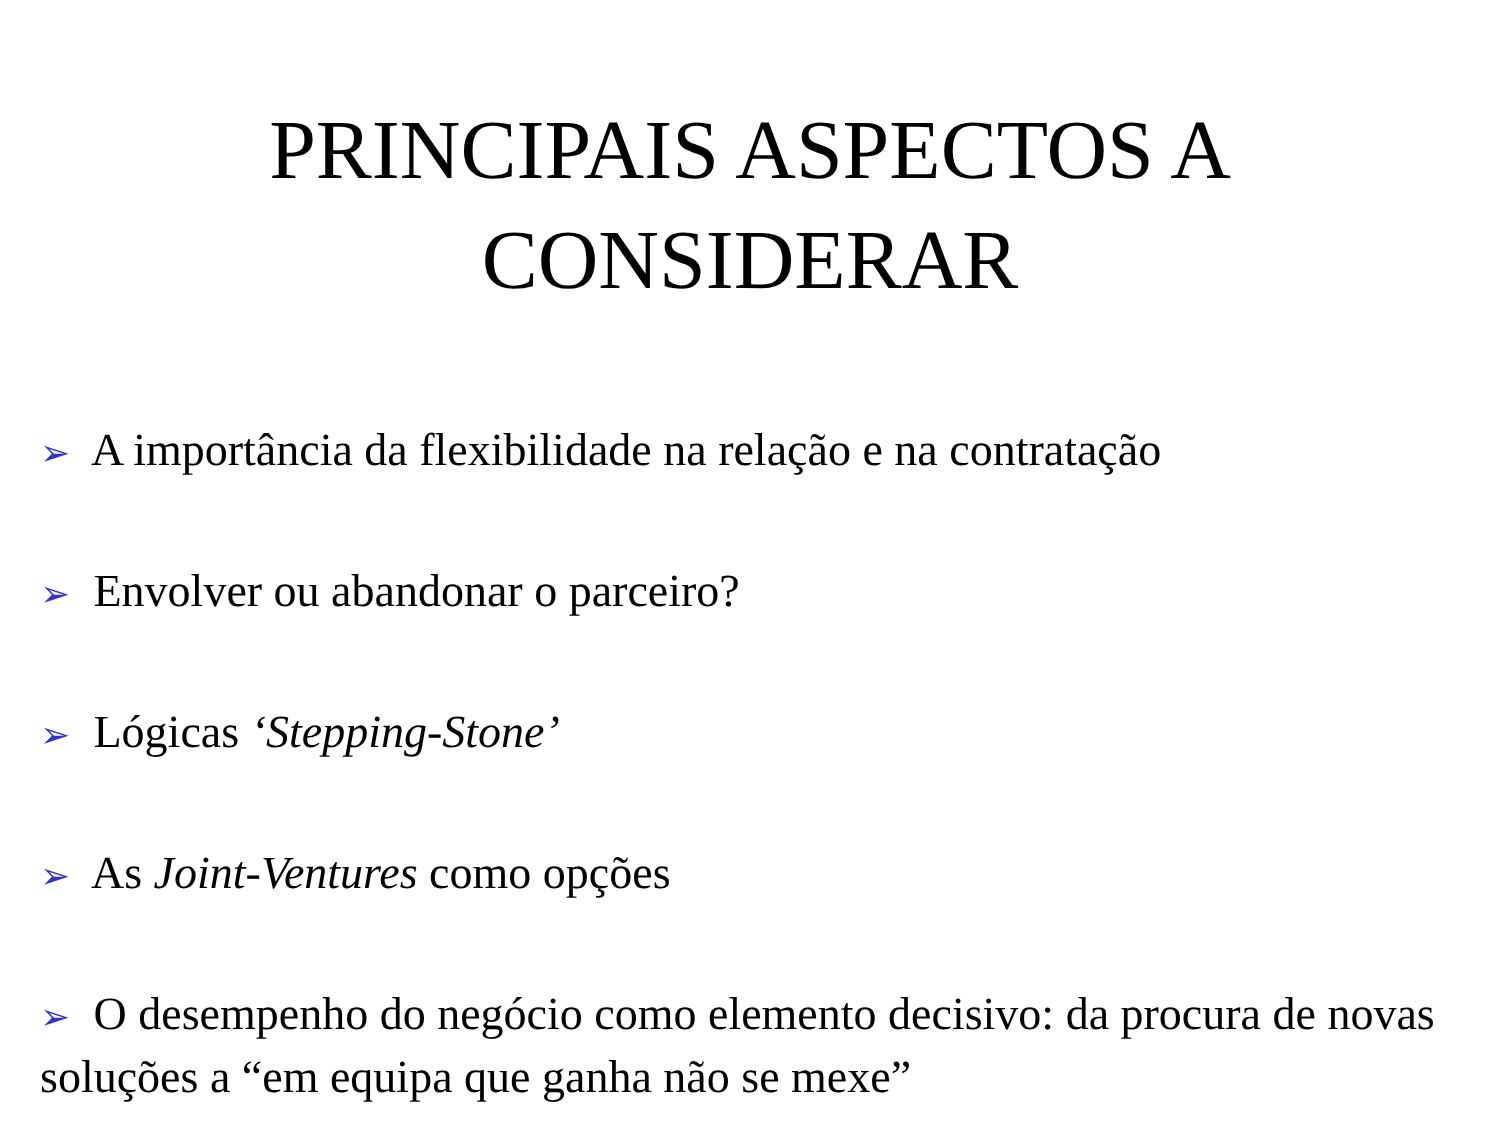PRINCIPAIS ASPECTOS A
CONSIDERAR
➢ A importância da flexibilidade na relação e na contratação
➢ Envolver ou abandonar o parceiro?
➢ Lógicas ‘Stepping-Stone’
➢ As Joint-Ventures como opções
➢ O desempenho do negócio como elemento decisivo: da procura de novas soluções a “em equipa que ganha não se mexe”